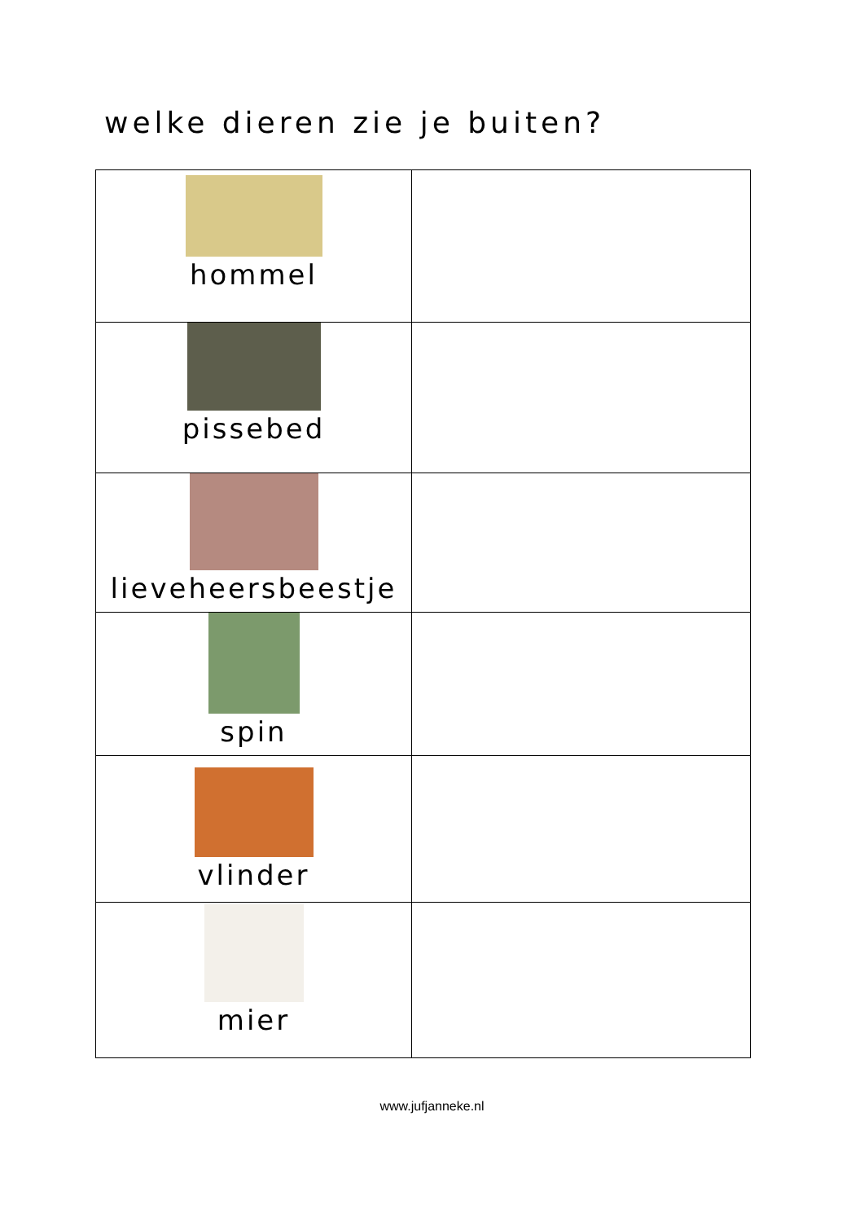welke dieren zie je buiten?
| hommel | |
| pissebed | |
| lieveheersbeestje | |
| spin | |
| vlinder | |
| mier | |
www.jufjanneke.nl